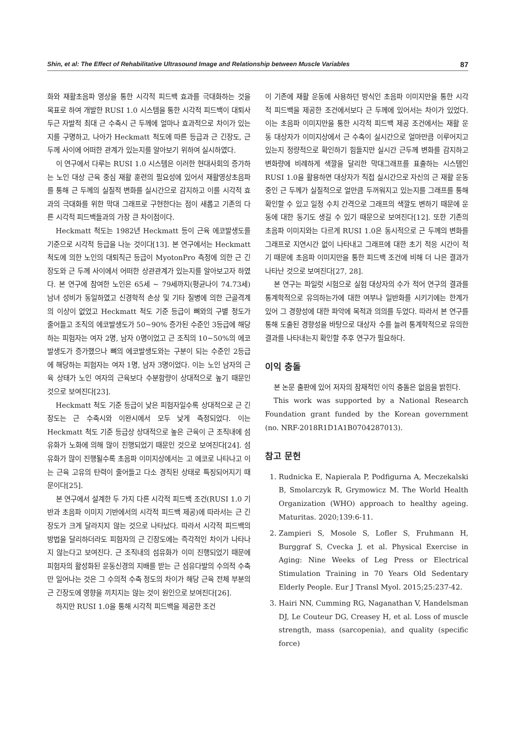Shin, et al: The Effect of Rehabilitative Ultrasound Image and Relationship between Muscle Variables 87
화와 재활초음파 영상을 통한 시각적 피드백 효과를 극대화하는 것을 목표로 하여 개발한 RUSI 1.0 시스템을 통한 시각적 피드백이 대퇴사두근 자발적 최대 근 수축시 근 두께에 얼마나 효과적으로 차이가 있는지를 구명하고, 나아가 Heckmatt 척도에 따른 등급과 근 긴장도, 근 두께 사이에 어떠한 관계가 있는지를 알아보기 위하여 실시하였다.
이 연구에서 다루는 RUSI 1.0 시스템은 이러한 현대사회의 증가하는 노인 대상 근육 중심 재활 훈련의 필요성에 있어서 재활영상초음파를 통해 근 두께의 실질적 변화를 실시간으로 감지하고 이를 시각적 효과의 극대화를 위한 막대 그래프로 구현한다는 점이 새롭고 기존의 다른 시각적 피드백들과의 가장 큰 차이점이다.
Heckmatt 척도는 1982년 Heckmatt 등이 근육 에코발생도를 기준으로 시각적 등급을 나눈 것이다[13]. 본 연구에서는 Heckmatt 척도에 의한 노인의 대퇴직근 등급이 MyotonPro 측정에 의한 근 긴장도와 근 두께 사이에서 어떠한 상관관계가 있는지를 알아보고자 하였다. 본 연구에 참여한 노인은 65세 ~ 79세까지(평균나이 74.73세) 남녀 성비가 동일하였고 신경학적 손상 및 기타 질병에 의한 근골격계의 이상이 없었고 Heckmatt 척도 기준 등급이 뼈와의 구별 정도가 줄어들고 조직의 에코발생도가 50~90% 증가된 수준인 3등급에 해당하는 피험자는 여자 2명, 남자 0명이었고 근 조직의 10~50%의 에코발생도가 증가했으나 뼈의 에코발생도와는 구분이 되는 수준인 2등급에 해당하는 피험자는 여자 1명, 남자 3명이었다. 이는 노인 남자의 근육 상태가 노인 여자의 근육보다 수분함량이 상대적으로 높기 때문인 것으로 보여진다[23].
Heckmatt 척도 기준 등급이 낮은 피험자일수록 상대적으로 근 긴장도는 근 수축시와 이완시에서 모두 낮게 측정되었다. 이는 Heckmatt 척도 기준 등급상 상대적으로 높은 근육이 근 조직내에 섬유화가 노화에 의해 많이 진행되었기 때문인 것으로 보여진다[24]. 섬유화가 많이 진행될수록 초음파 이미지상에서는 고 에코로 나타나고 이는 근육 고유의 탄력이 줄어들고 다소 경직된 상태로 특징되어지기 때문이다[25].
본 연구에서 설계한 두 가지 다른 시각적 피드백 조건(RUSI 1.0 기반과 초음파 이미지 기반에서의 시각적 피드백 제공)에 따라서는 근 긴장도가 크게 달라지지 않는 것으로 나타났다. 따라서 시각적 피드백의 방법을 달리하더라도 피험자의 근 긴장도에는 즉각적인 차이가 나타나지 않는다고 보여진다. 근 조직내의 섬유화가 이미 진행되었기 때문에 피험자의 활성화된 운동신경의 지배를 받는 근 섬유다발의 수의적 수축만 일어나는 것은 그 수의적 수축 정도의 차이가 해당 근육 전체 부분의 근 긴장도에 영향을 끼치지는 않는 것이 원인으로 보여진다[26].
하지만 RUSI 1.0을 통해 시각적 피드백을 제공한 조건
이 기존에 재활 운동에 사용하던 방식인 초음파 이미지만을 통한 시각적 피드백을 제공한 조건에서보다 근 두께에 있어서는 차이가 있었다. 이는 초음파 이미지만을 통한 시각적 피드백 제공 조건에서는 재활 운동 대상자가 이미지상에서 근 수축이 실시간으로 얼마만큼 이루어지고 있는지 정량적으로 확인하기 힘들지만 실시간 근두께 변화를 감지하고 변화량에 비례하게 색깔을 달리한 막대그래프를 표출하는 시스템인 RUSI 1.0을 활용하면 대상자가 직접 실시간으로 자신의 근 재활 운동중인 근 두께가 실질적으로 얼만큼 두꺼워지고 있는지를 그래프를 통해 확인할 수 있고 일정 수치 간격으로 그래프의 색깔도 변하기 때문에 운동에 대한 동기도 생길 수 있기 때문으로 보여진다[12]. 또한 기존의 초음파 이미지와는 다르게 RUSI 1.0은 동시적으로 근 두께의 변화를 그래프로 지연시간 없이 나타내고 그래프에 대한 초기 적응 시간이 적기 때문에 초음파 이미지만을 통한 피드백 조건에 비해 더 나은 결과가 나타난 것으로 보여진다[27, 28].
본 연구는 파일럿 시험으로 실험 대상자의 수가 적어 연구의 결과를 통계학적으로 유의하는가에 대한 여부나 일반화를 시키기에는 한계가 있어 그 경향성에 대한 파악에 목적과 의의를 두었다. 따라서 본 연구를 통해 도출된 경향성을 바탕으로 대상자 수를 늘려 통계학적으로 유의한 결과를 나타내는지 확인할 추후 연구가 필요하다.
이익 충돌
본 논문 출판에 있어 저자의 잠재적인 이익 충돌은 없음을 밝힌다.
This work was supported by a National Research Foundation grant funded by the Korean government (no. NRF-2018R1D1A1B0704287013).
참고 문헌
1. Rudnicka E, Napierala P, Podfigurna A, Meczekalski B, Smolarczyk R, Grymowicz M. The World Health Organization (WHO) approach to healthy ageing. Maturitas. 2020;139:6-11.
2. Zampieri S, Mosole S, Lofler S, Fruhmann H, Burggraf S, Cvecka J, et al. Physical Exercise in Aging: Nine Weeks of Leg Press or Electrical Stimulation Training in 70 Years Old Sedentary Elderly People. Eur J Transl Myol. 2015;25:237-42.
3. Hairi NN, Cumming RG, Naganathan V, Handelsman DJ, Le Couteur DG, Creasey H, et al. Loss of muscle strength, mass (sarcopenia), and quality (specific force)